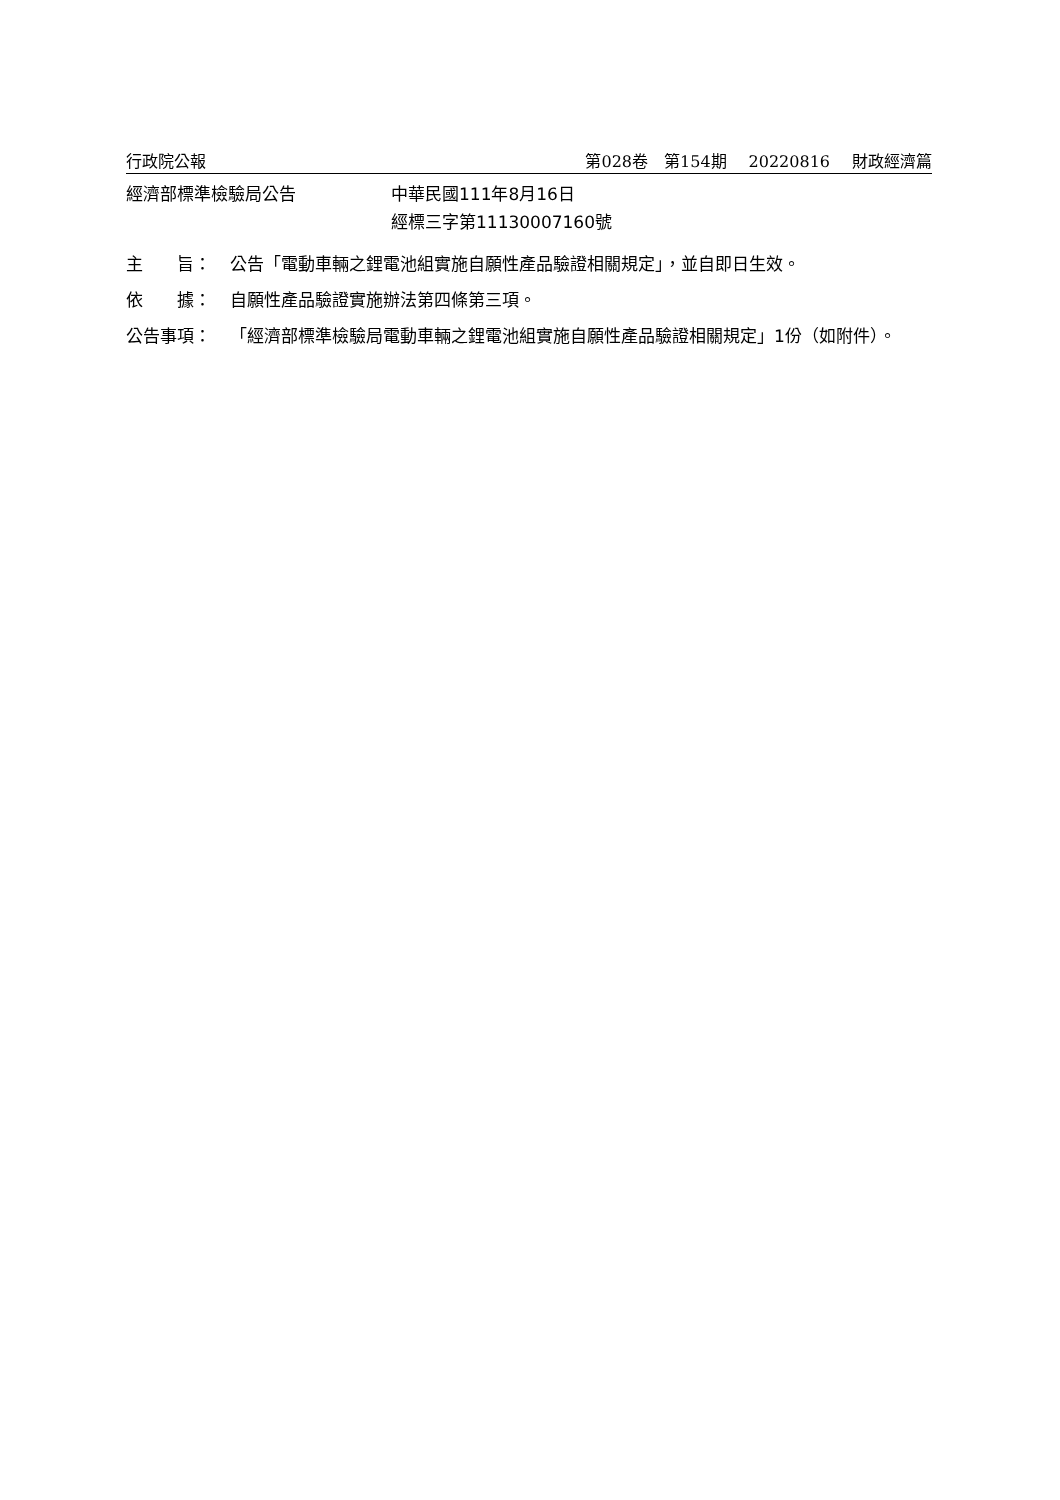行政院公報 第028卷　第154期 20220816 財政經濟篇
經濟部標準檢驗局公告 中華民國111年8月16日
經標三字第11130007160號
主　　旨： 公告「電動車輛之鋰電池組實施自願性產品驗證相關規定」，並自即日生效。
依　　據： 自願性產品驗證實施辦法第四條第三項。
公告事項： 「經濟部標準檢驗局電動車輛之鋰電池組實施自願性產品驗證相關規定」1份（如附件）。